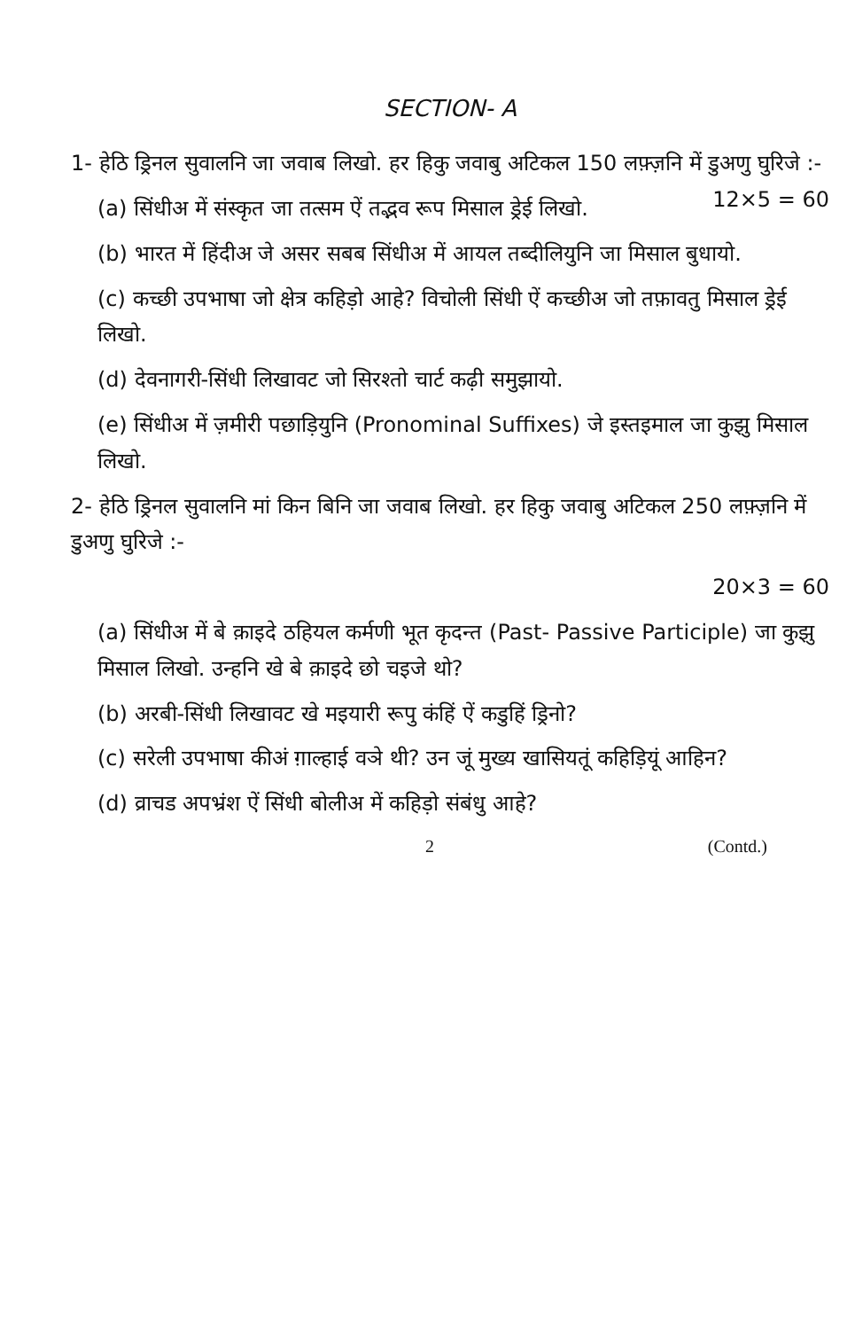SECTION- A
1- हेठि ड्रिनल सुवालनि जा जवाब लिखो. हर हिकु जवाबु अटिकल 150 लफ़्ज़नि में डुअणु घुरिजे :- 12×5 = 60
(a) सिंधीअ में संस्कृत जा तत्सम ऐं तद्भव रूप मिसाल ड्रेई लिखो.
(b) भारत में हिंदीअ जे असर सबब सिंधीअ में आयल तब्दीलियुनि जा मिसाल बुधायो.
(c) कच्छी उपभाषा जो क्षेत्र कहिड़ो आहे? विचोली सिंधी ऐं कच्छीअ जो तफ़ावतु मिसाल ड्रेई लिखो.
(d) देवनागरी-सिंधी लिखावट जो सिरश्तो चार्ट कढ़ी समुझायो.
(e) सिंधीअ में ज़मीरी पछाड़ियुनि (Pronominal Suffixes) जे इस्तइमाल जा कुझु मिसाल लिखो.
2- हेठि ड्रिनल सुवालनि मां किन बिनि जा जवाब लिखो. हर हिकु जवाबु अटिकल 250 लफ़्ज़नि में डुअणु घुरिजे :-
20×3 = 60
(a) सिंधीअ में बे क़ाइदे ठहियल कर्मणी भूत कृदन्त (Past- Passive Participle) जा कुझु मिसाल लिखो. उन्हनि खे बे क़ाइदे छो चइजे थो?
(b) अरबी-सिंधी लिखावट खे मइयारी रूपु कंहिं ऐं कडुहिं ड्रिनो?
(c) सरेली उपभाषा कीअं ग़ाल्हाई वञे थी? उन जूं मुख्य खासियतूं कहिड़ियूं आहिन?
(d) व्राचड अपभ्रंश ऐं सिंधी बोलीअ में कहिड़ो संबंधु आहे?
2 (Contd.)